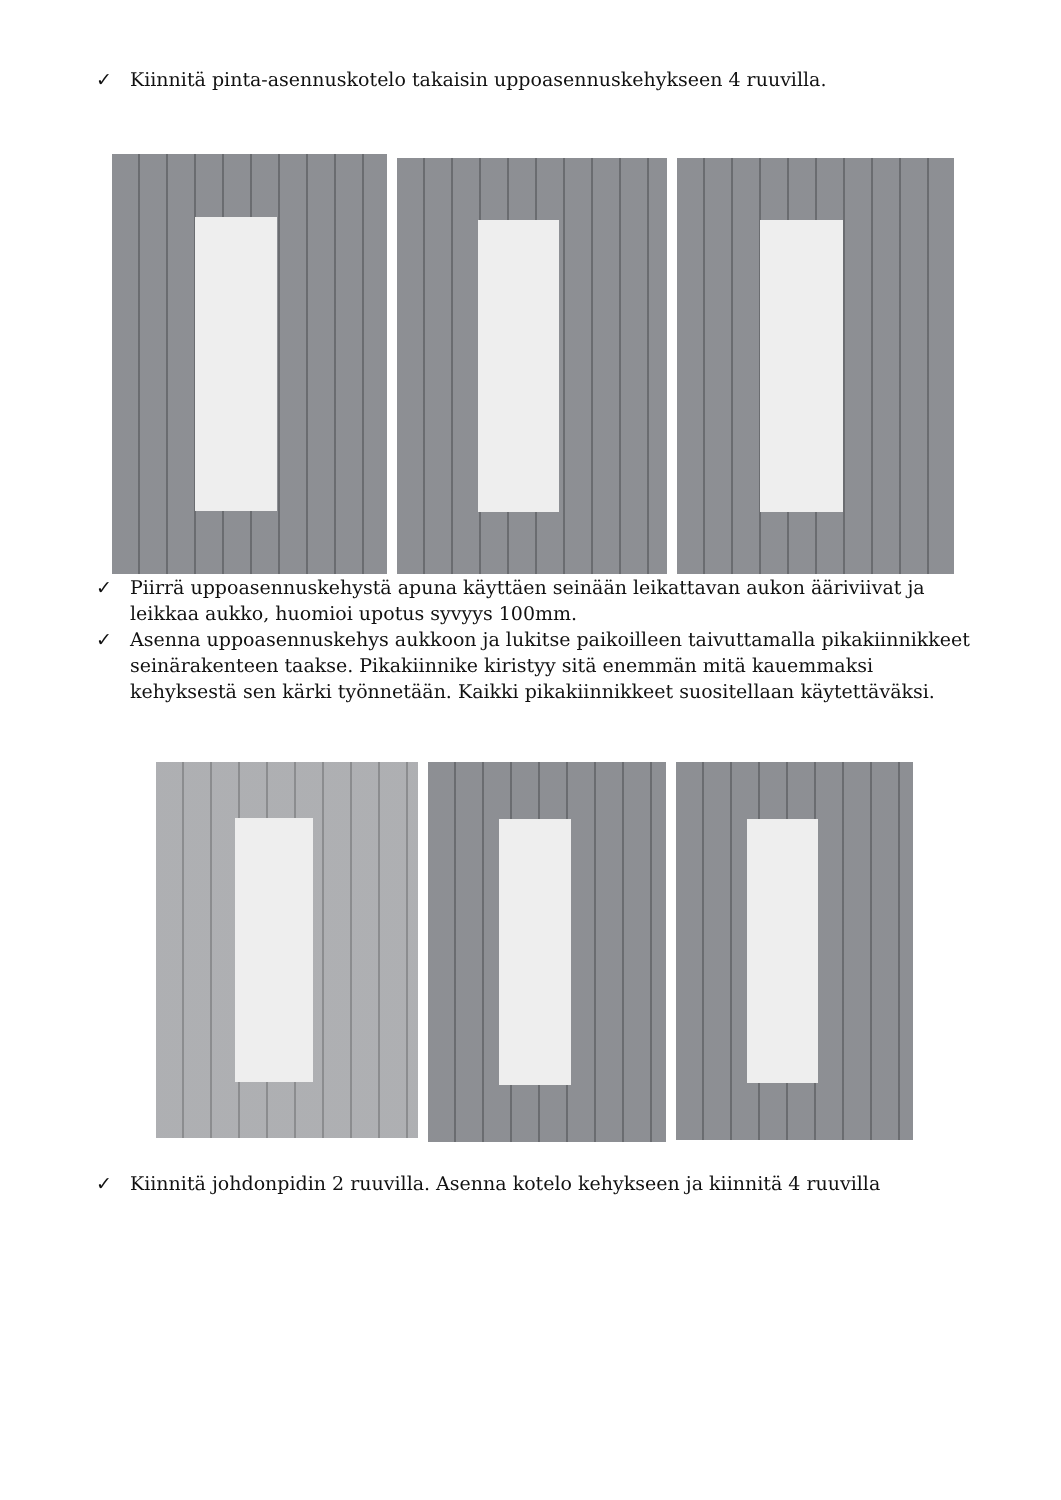✓ Kiinnitä pinta-asennuskotelo takaisin uppoasennuskehykseen 4 ruuvilla.
✓ Piirrä uppoasennuskehystä apuna käyttäen seinään leikattavan aukon ääriviivat ja leikkaa aukko, huomioi upotus syvyys 100mm.
✓ Asenna uppoasennuskehys aukkoon ja lukitse paikoilleen taivuttamalla pikakiinnikkeet seinärakenteen taakse. Pikakiinnike kiristyy sitä enemmän mitä kauemmaksi kehyksestä sen kärki työnnetään. Kaikki pikakiinnikkeet suositellaan käytettäväksi.
✓ Kiinnitä johdonpidin 2 ruuvilla. Asenna kotelo kehykseen ja kiinnitä 4 ruuvilla